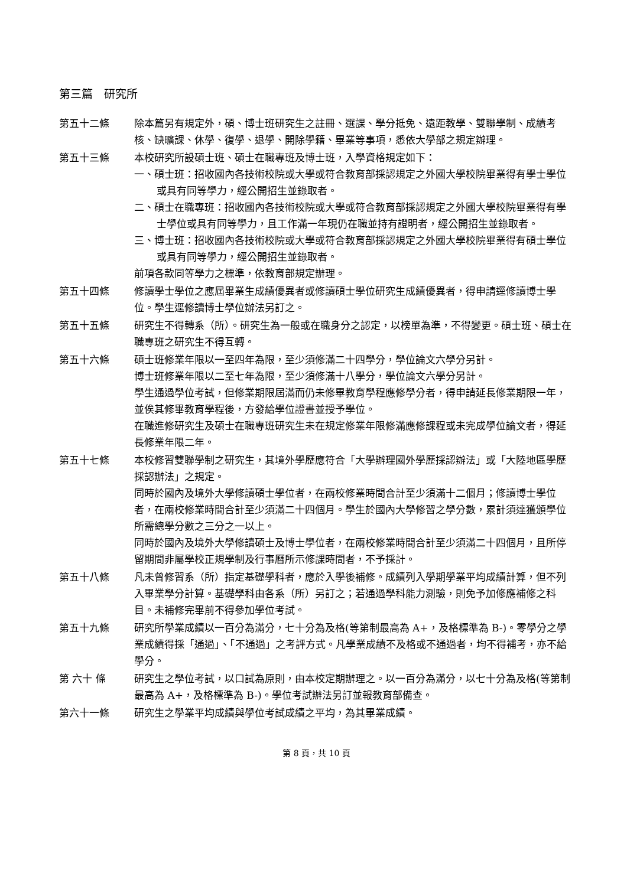第三篇　研究所
第五十二條 除本篇另有規定外，碩、博士班研究生之註冊、選課、學分抵免、遠距教學、雙聯學制、成績考核、缺曠課、休學、復學、退學、開除學籍、畢業等事項，悉依大學部之規定辦理。
第五十三條 本校研究所設碩士班、碩士在職專班及博士班，入學資格規定如下：
一、碩士班：招收國內各技術校院或大學或符合教育部採認規定之外國大學校院畢業得有學士學位或具有同等學力，經公開招生並錄取者。
二、碩士在職專班：招收國內各技術校院或大學或符合教育部採認規定之外國大學校院畢業得有學士學位或具有同等學力，且工作滿一年現仍在職並持有證明者，經公開招生並錄取者。
三、博士班：招收國內各技術校院或大學或符合教育部採認規定之外國大學校院畢業得有碩士學位或具有同等學力，經公開招生並錄取者。
前項各款同等學力之標準，依教育部規定辦理。
第五十四條 修讀學士學位之應屆畢業生成績優異者或修讀碩士學位研究生成績優異者，得申請逕修讀博士學位。學生逕修讀博士學位辦法另訂之。
第五十五條 研究生不得轉系（所）。研究生為一般或在職身分之認定，以榜單為準，不得變更。碩士班、碩士在職專班之研究生不得互轉。
第五十六條 碩士班修業年限以一至四年為限，至少須修滿二十四學分，學位論文六學分另計。
博士班修業年限以二至七年為限，至少須修滿十八學分，學位論文六學分另計。
學生通過學位考試，但修業期限屆滿而仍未修畢教育學程應修學分者，得申請延長修業期限一年，並俟其修畢教育學程後，方發給學位證書並授予學位。
在職進修研究生及碩士在職專班研究生未在規定修業年限修滿應修課程或未完成學位論文者，得延長修業年限二年。
第五十七條 本校修習雙聯學制之研究生，其境外學歷應符合「大學辦理國外學歷採認辦法」或「大陸地區學歷採認辦法」之規定。
同時於國內及境外大學修讀碩士學位者，在兩校修業時間合計至少須滿十二個月；修讀博士學位者，在兩校修業時間合計至少須滿二十四個月。學生於國內大學修習之學分數，累計須達獲頒學位所需總學分數之三分之一以上。
同時於國內及境外大學修讀碩士及博士學位者，在兩校修業時間合計至少須滿二十四個月，且所停留期間非屬學校正規學制及行事曆所示修課時間者，不予採計。
第五十八條 凡未曾修習系（所）指定基礎學科者，應於入學後補修。成績列入學期學業平均成績計算，但不列入畢業學分計算。基礎學科由各系（所）另訂之；若通過學科能力測驗，則免予加修應補修之科目。未補修完畢前不得參加學位考試。
第五十九條 研究所學業成績以一百分為滿分，七十分為及格(等第制最高為 A+，及格標準為 B-)。零學分之學業成績得採「通過」、「不通過」之考評方式。凡學業成績不及格或不通過者，均不得補考，亦不給學分。
第 六十 條 研究生之學位考試，以口試為原則，由本校定期辦理之。以一百分為滿分，以七十分為及格(等第制最高為 A+，及格標準為 B-)。學位考試辦法另訂並報教育部備查。
第六十一條 研究生之學業平均成績與學位考試成績之平均，為其畢業成績。
第 8 頁，共 10 頁